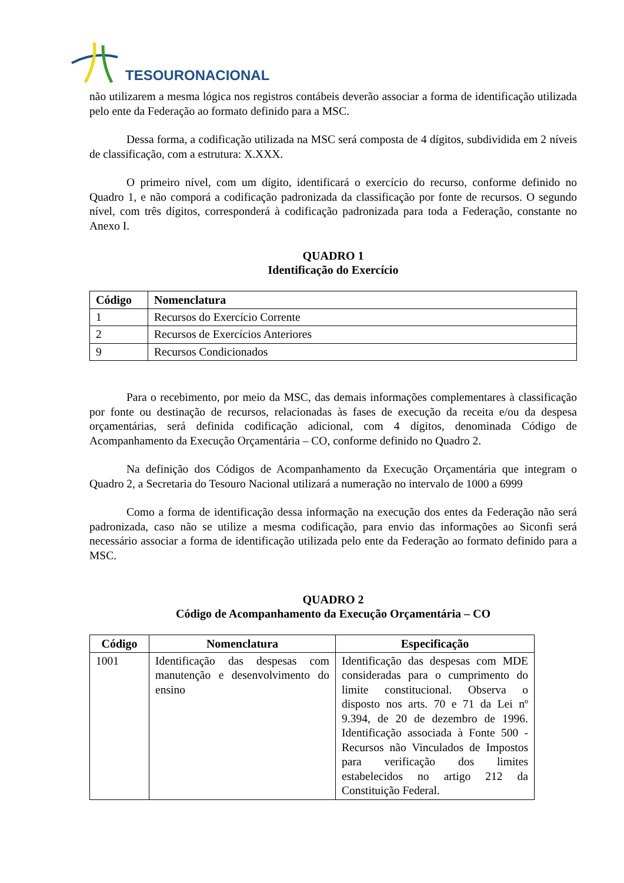TESOURONACIONAL
não utilizarem a mesma lógica nos registros contábeis deverão associar a forma de identificação utilizada pelo ente da Federação ao formato definido para a MSC.
Dessa forma, a codificação utilizada na MSC será composta de 4 dígitos, subdividida em 2 níveis de classificação, com a estrutura: X.XXX.
O primeiro nível, com um dígito, identificará o exercício do recurso, conforme definido no Quadro 1, e não comporá a codificação padronizada da classificação por fonte de recursos. O segundo nível, com três dígitos, corresponderá à codificação padronizada para toda a Federação, constante no Anexo I.
QUADRO 1
Identificação do Exercício
| Código | Nomenclatura |
| --- | --- |
| 1 | Recursos do Exercício Corrente |
| 2 | Recursos de Exercícios Anteriores |
| 9 | Recursos Condicionados |
Para o recebimento, por meio da MSC, das demais informações complementares à classificação por fonte ou destinação de recursos, relacionadas às fases de execução da receita e/ou da despesa orçamentárias, será definida codificação adicional, com 4 dígitos, denominada Código de Acompanhamento da Execução Orçamentária – CO, conforme definido no Quadro 2.
Na definição dos Códigos de Acompanhamento da Execução Orçamentária que integram o Quadro 2, a Secretaria do Tesouro Nacional utilizará a numeração no intervalo de 1000 a 6999
Como a forma de identificação dessa informação na execução dos entes da Federação não será padronizada, caso não se utilize a mesma codificação, para envio das informações ao Siconfi será necessário associar a forma de identificação utilizada pelo ente da Federação ao formato definido para a MSC.
QUADRO 2
Código de Acompanhamento da Execução Orçamentária – CO
| Código | Nomenclatura | Especificação |
| --- | --- | --- |
| 1001 | Identificação das despesas com manutenção e desenvolvimento do ensino | Identificação das despesas com MDE consideradas para o cumprimento do limite constitucional. Observa o disposto nos arts. 70 e 71 da Lei nº 9.394, de 20 de dezembro de 1996. Identificação associada à Fonte 500 - Recursos não Vinculados de Impostos para verificação dos limites estabelecidos no artigo 212 da Constituição Federal. |